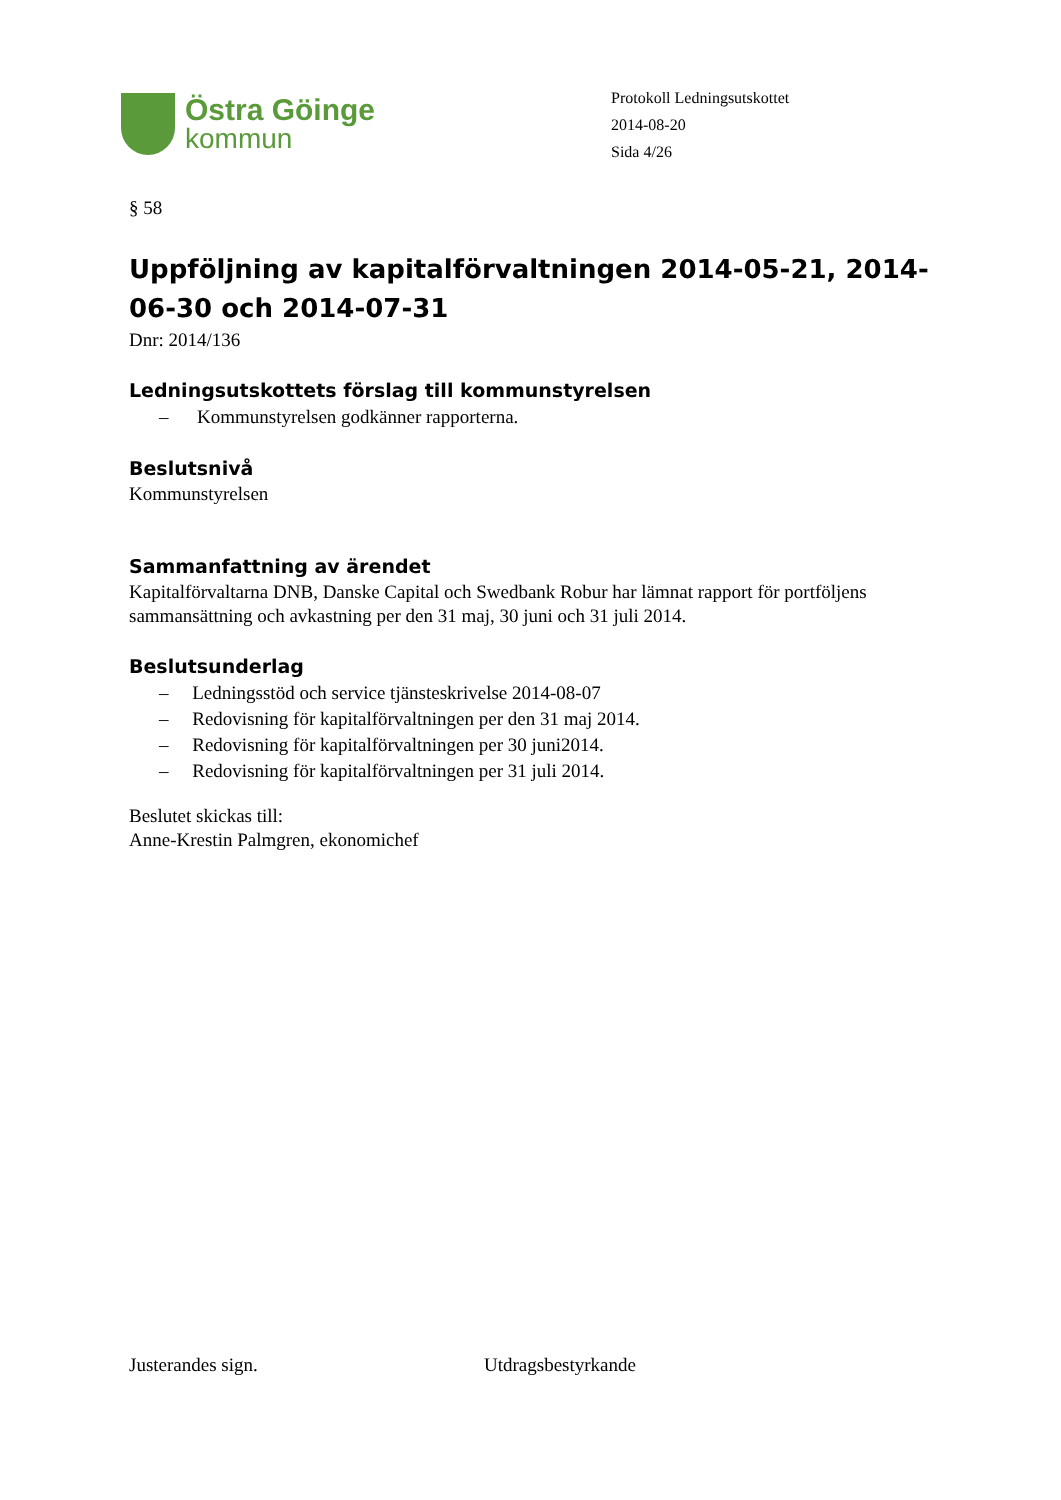Östra Göinge
kommun
Protokoll Ledningsutskottet
2014-08-20
Sida 4/26
§ 58
Uppföljning av kapitalförvaltningen 2014-05-21, 2014-06-30 och 2014-07-31
Dnr: 2014/136
Ledningsutskottets förslag till kommunstyrelsen
– Kommunstyrelsen godkänner rapporterna.
Beslutsnivå
Kommunstyrelsen
Sammanfattning av ärendet
Kapitalförvaltarna DNB, Danske Capital och Swedbank Robur har lämnat rapport för portföljens sammansättning och avkastning per den 31 maj, 30 juni och 31 juli 2014.
Beslutsunderlag
– Ledningsstöd och service tjänsteskrivelse 2014-08-07
– Redovisning för kapitalförvaltningen per den 31 maj 2014.
– Redovisning för kapitalförvaltningen per 30 juni2014.
– Redovisning för kapitalförvaltningen per 31 juli 2014.
Beslutet skickas till:
Anne-Krestin Palmgren, ekonomichef
Justerandes sign. Utdragsbestyrkande